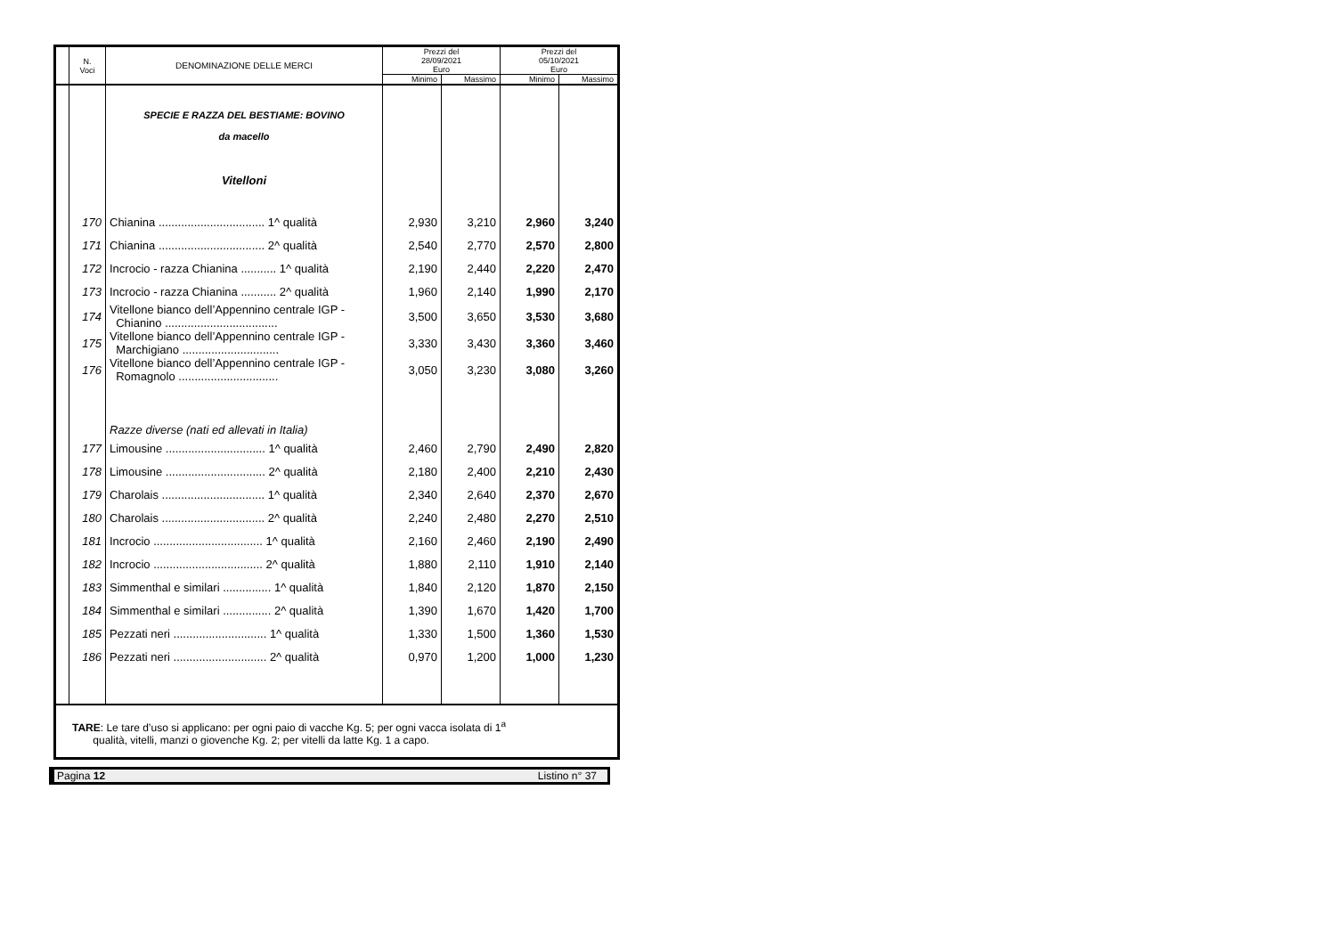| | N. Voci | DENOMINAZIONE DELLE MERCI | Prezzi del 28/09/2021 Euro | | Prezzi del 05/10/2021 Euro | |
| --- | --- | --- | --- | --- | --- | --- |
| | | | Minimo | Massimo | Minimo | Massimo |
| | | SPECIE E RAZZA DEL BESTIAME: BOVINO da macello Vitelloni | | | | |
| | 170 | Chianina ................................. 1^ qualità | 2,930 | 3,210 | 2,960 | 3,240 |
| | 171 | Chianina ................................. 2^ qualità | 2,540 | 2,770 | 2,570 | 2,800 |
| | 172 | Incrocio - razza Chianina ........... 1^ qualità | 2,190 | 2,440 | 2,220 | 2,470 |
| | 173 | Incrocio - razza Chianina ........... 2^ qualità | 1,960 | 2,140 | 1,990 | 2,170 |
| | 174 | Vitellone bianco dell’Appennino centrale IGP - Chianino ................................... | 3,500 | 3,650 | 3,530 | 3,680 |
| | 175 | Vitellone bianco dell’Appennino centrale IGP - Marchigiano .............................. | 3,330 | 3,430 | 3,360 | 3,460 |
| | 176 | Vitellone bianco dell’Appennino centrale IGP - Romagnolo ............................... | 3,050 | 3,230 | 3,080 | 3,260 |
| | | Razze diverse (nati ed allevati in Italia) | | | | |
| | 177 | Limousine ............................... 1^ qualità | 2,460 | 2,790 | 2,490 | 2,820 |
| | 178 | Limousine ............................... 2^ qualità | 2,180 | 2,400 | 2,210 | 2,430 |
| | 179 | Charolais ................................ 1^ qualità | 2,340 | 2,640 | 2,370 | 2,670 |
| | 180 | Charolais ................................ 2^ qualità | 2,240 | 2,480 | 2,270 | 2,510 |
| | 181 | Incrocio .................................. 1^ qualità | 2,160 | 2,460 | 2,190 | 2,490 |
| | 182 | Incrocio .................................. 2^ qualità | 1,880 | 2,110 | 1,910 | 2,140 |
| | 183 | Simmenthal e similari ............... 1^ qualità | 1,840 | 2,120 | 1,870 | 2,150 |
| | 184 | Simmenthal e similari ............... 2^ qualità | 1,390 | 1,670 | 1,420 | 1,700 |
| | 185 | Pezzati neri ............................. 1^ qualità | 1,330 | 1,500 | 1,360 | 1,530 |
| | 186 | Pezzati neri ............................. 2^ qualità | 0,970 | 1,200 | 1,000 | 1,230 |
TARE: Le tare d’uso si applicano: per ogni paio di vacche Kg. 5; per ogni vacca isolata di 1<sup>a</sup>
qualità, vitelli, manzi o giovenche Kg. 2; per vitelli da latte Kg. 1 a capo.
Pagina 12 Listino n° 37